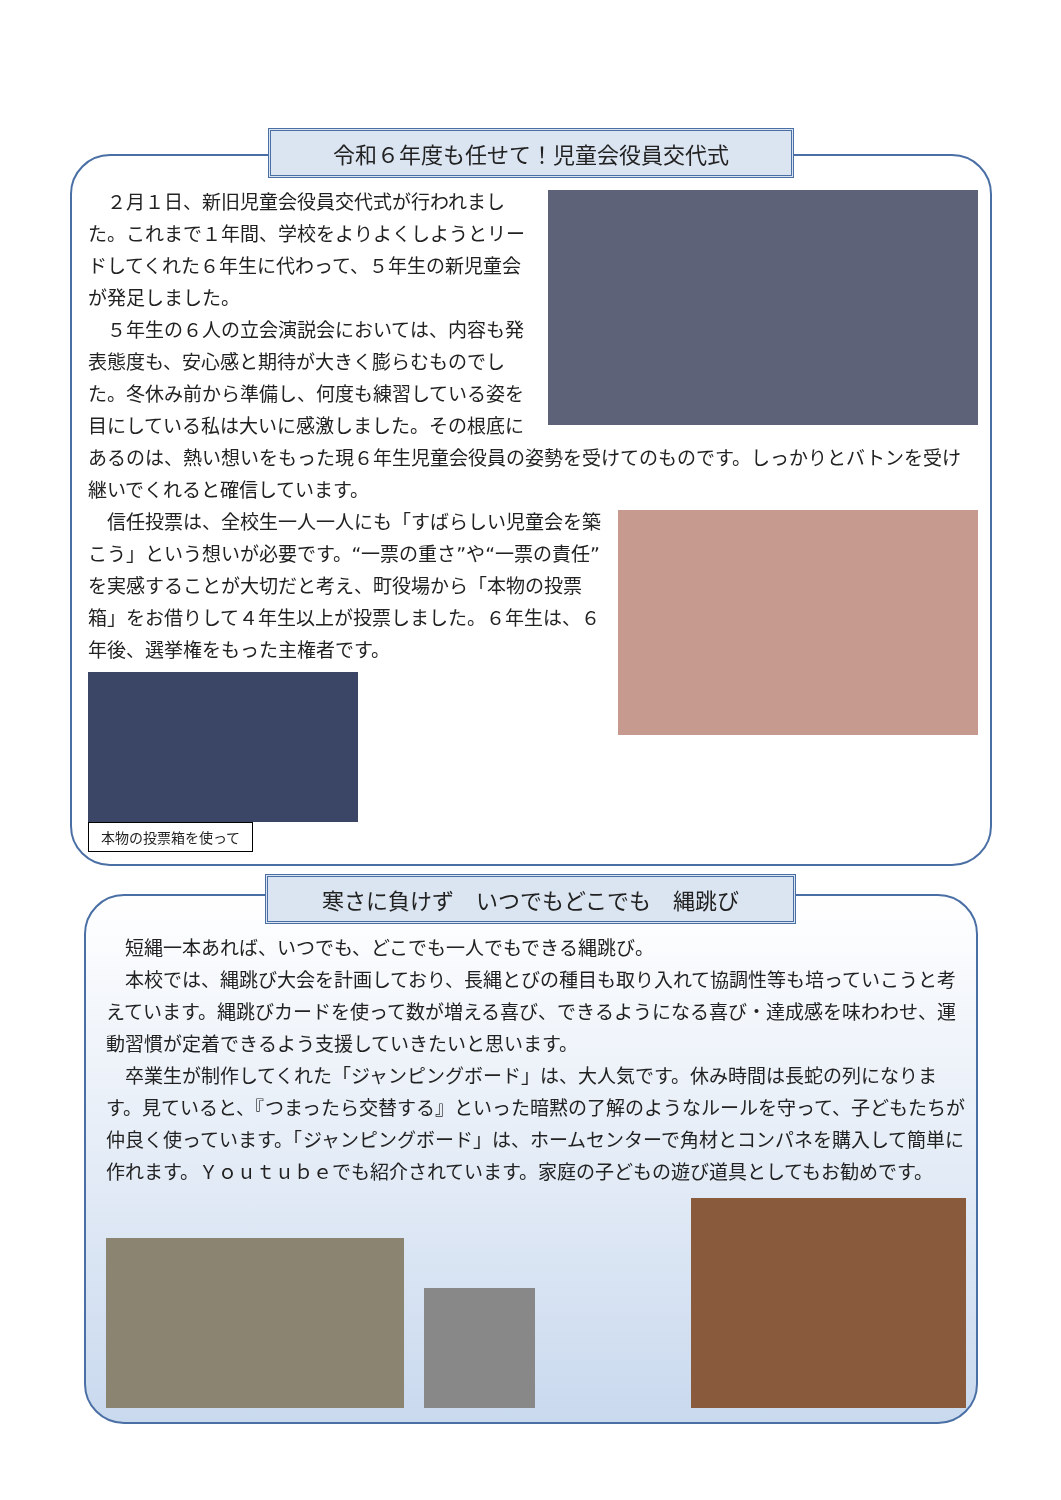令和６年度も任せて！児童会役員交代式
　２月１日、新旧児童会役員交代式が行われました。これまで１年間、学校をよりよくしようとリードしてくれた６年生に代わって、５年生の新児童会が発足しました。
　５年生の６人の立会演説会においては、内容も発表態度も、安心感と期待が大きく膨らむものでした。冬休み前から準備し、何度も練習している姿を目にしている私は大いに感激しました。その根底にあるのは、熱い想いをもった現６年生児童会役員の姿勢を受けてのものです。しっかりとバトンを受け継いでくれると確信しています。
　信任投票は、全校生一人一人にも「すばらしい児童会を築こう」という想いが必要です。“一票の重さ”や“一票の責任”を実感することが大切だと考え、町役場から「本物の投票箱」をお借りして４年生以上が投票しました。６年生は、６年後、選挙権をもった主権者です。
本物の投票箱を使って
寒さに負けず　いつでもどこでも　縄跳び
　短縄一本あれば、いつでも、どこでも一人でもできる縄跳び。
　本校では、縄跳び大会を計画しており、長縄とびの種目も取り入れて協調性等も培っていこうと考えています。縄跳びカードを使って数が増える喜び、できるようになる喜び・達成感を味わわせ、運動習慣が定着できるよう支援していきたいと思います。
　卒業生が制作してくれた「ジャンピングボード」は、大人気です。休み時間は長蛇の列になります。見ていると、『つまったら交替する』といった暗黙の了解のようなルールを守って、子どもたちが仲良く使っています。「ジャンピングボード」は、ホームセンターで角材とコンパネを購入して簡単に作れます。Ｙｏｕｔｕｂｅでも紹介されています。家庭の子どもの遊び道具としてもお勧めです。